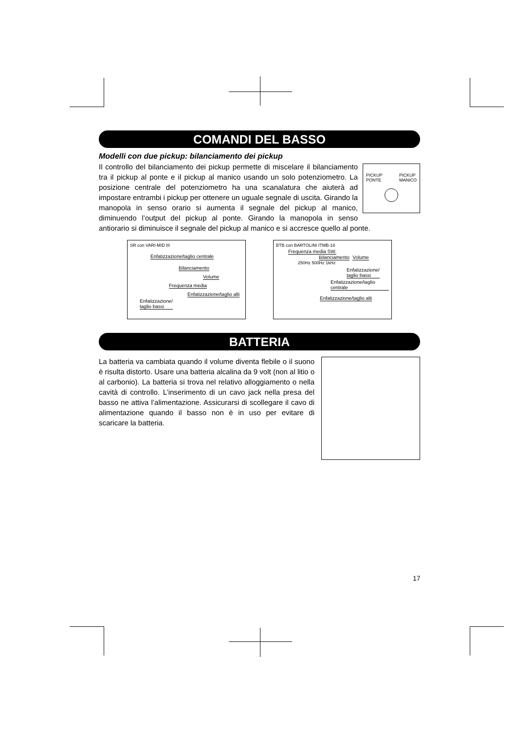COMANDI DEL BASSO
Modelli con due pickup: bilanciamento dei pickup
PICKUP
PONTE PICKUP
MANICO
Il controllo del bilanciamento dei pickup permette di miscelare il bilanciamento tra il pickup al ponte e il pickup al manico usando un solo potenziometro. La posizione centrale del potenziometro ha una scanalatura che aiuterà ad impostare entrambi i pickup per ottenere un uguale segnale di uscita. Girando la manopola in senso orario si aumenta il segnale del pickup al manico, diminuendo l’output del pickup al ponte. Girando la manopola in senso antiorario si diminuisce il segnale del pickup al manico e si accresce quello al ponte.
SR con VARI-MID III
Enfatizzazione/taglio centrale
Bilanciamento
Volume
Frequenza media
Enfatizzazione/taglio alti
Enfatizzazione/
taglio bassi
BTB con BARTOLINI ITMB-18
Frequenza media SW.
Bilanciamento Volume
250Hz 500Hz 1kHz
Enfatizzazione/
taglio bassi
Enfatizzazione/taglio centrale
Enfatizzazione/taglio alti
BATTERIA
La batteria va cambiata quando il volume diventa flebile o il suono è risulta distorto. Usare una batteria alcalina da 9 volt (non al litio o al carbonio). La batteria si trova nel relativo alloggiamento o nella cavità di controllo. L’inserimento di un cavo jack nella presa del basso ne attiva l’alimentazione. Assicurarsi di scollegare il cavo di alimentazione quando il basso non è in uso per evitare di scaricare la batteria.
17